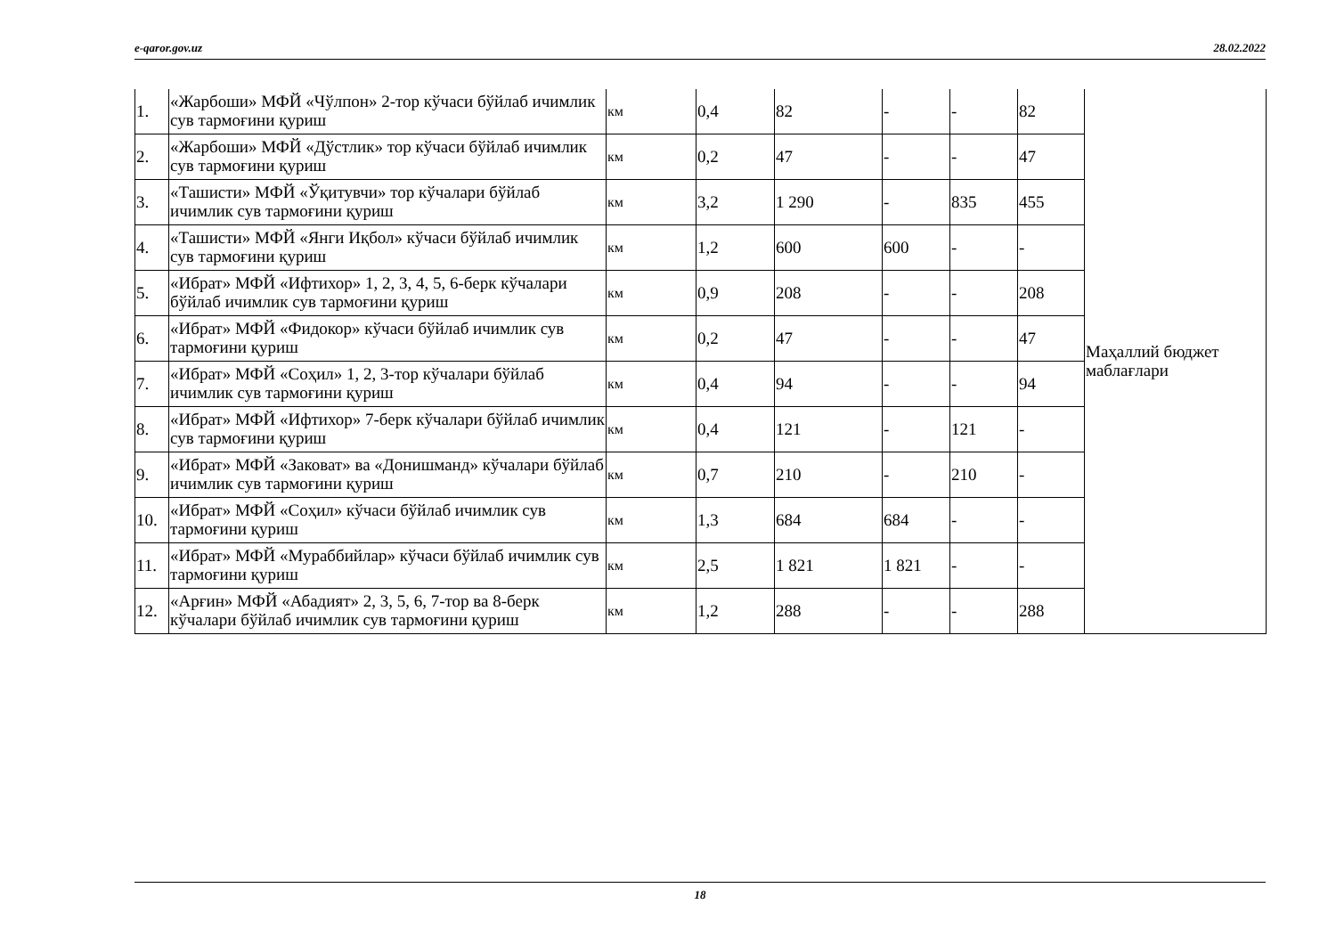e-qaror.gov.uz 28.02.2022
| 1. | «Жарбоши» МФЙ «Чўлпон» 2-тор кўчаси бўйлаб ичимлик сув тармоғини қуриш | км | 0,4 | 82 | - | - | 82 | Маҳаллий бюджет маблағлари |
| 2. | «Жарбоши» МФЙ «Дўстлик» тор кўчаси бўйлаб ичимлик сув тармоғини қуриш | км | 0,2 | 47 | - | - | 47 | |
| 3. | «Ташисти» МФЙ «Ўқитувчи» тор кўчалари бўйлаб ичимлик сув тармоғини қуриш | км | 3,2 | 1 290 | - | 835 | 455 | |
| 4. | «Ташисти» МФЙ «Янги Иқбол» кўчаси бўйлаб ичимлик сув тармоғини қуриш | км | 1,2 | 600 | 600 | - | - | |
| 5. | «Ибрат» МФЙ «Ифтихор» 1, 2, 3, 4, 5, 6-берк кўчалари бўйлаб ичимлик сув тармоғини қуриш | км | 0,9 | 208 | - | - | 208 | |
| 6. | «Ибрат» МФЙ «Фидокор» кўчаси бўйлаб ичимлик сув тармоғини қуриш | км | 0,2 | 47 | - | - | 47 | |
| 7. | «Ибрат» МФЙ «Соҳил» 1, 2, 3-тор кўчалари бўйлаб ичимлик сув тармоғини қуриш | км | 0,4 | 94 | - | - | 94 | |
| 8. | «Ибрат» МФЙ «Ифтихор» 7-берк кўчалари бўйлаб ичимлик сув тармоғини қуриш | км | 0,4 | 121 | - | 121 | - | |
| 9. | «Ибрат» МФЙ «Заковат» ва «Донишманд» кўчалари бўйлаб ичимлик сув тармоғини қуриш | км | 0,7 | 210 | - | 210 | - | |
| 10. | «Ибрат» МФЙ «Соҳил» кўчаси бўйлаб ичимлик сув тармоғини қуриш | км | 1,3 | 684 | 684 | - | - | |
| 11. | «Ибрат» МФЙ «Мураббийлар» кўчаси бўйлаб ичимлик сув тармоғини қуриш | км | 2,5 | 1 821 | 1 821 | - | - | |
| 12. | «Арғин» МФЙ «Абадият» 2, 3, 5, 6, 7-тор ва 8-берк кўчалари бўйлаб ичимлик сув тармоғини қуриш | км | 1,2 | 288 | - | - | 288 | |
18